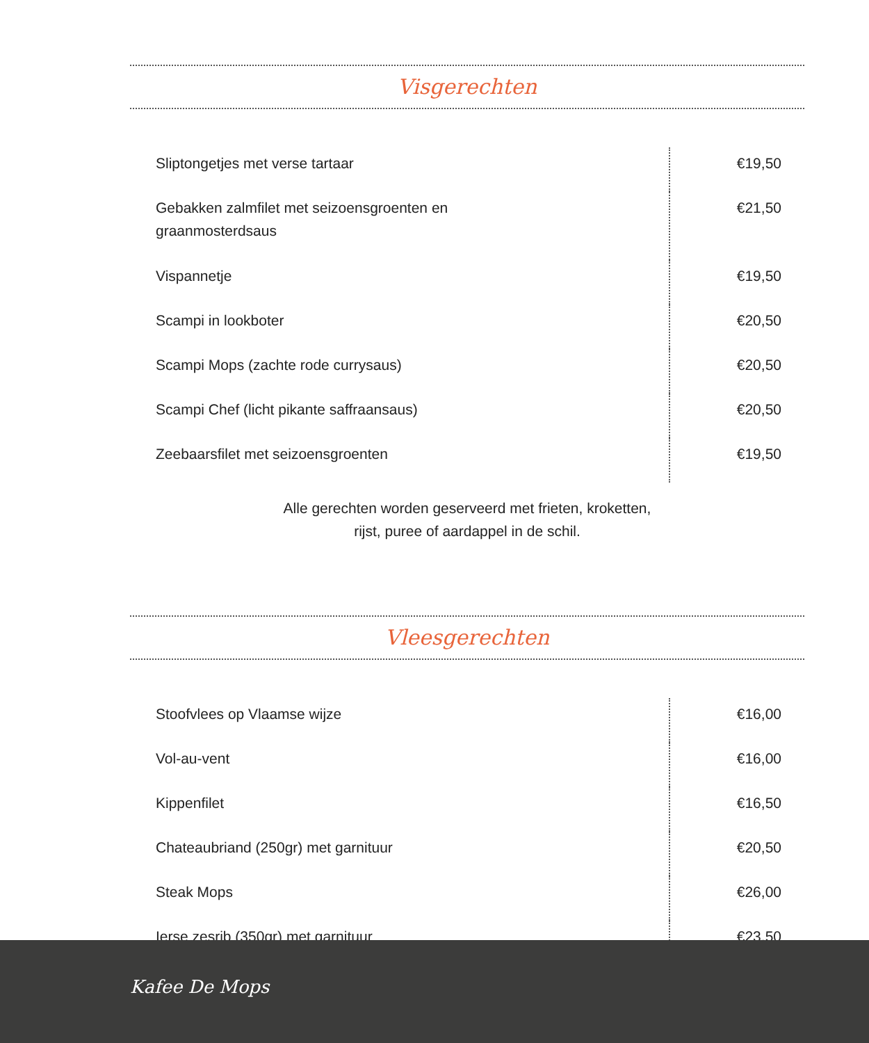Visgerechten
| Sliptongetjes met verse tartaar | €19,50 |
| Gebakken zalmfilet met seizoensgroenten en graanmosterdsaus | €21,50 |
| Vispannetje | €19,50 |
| Scampi in lookboter | €20,50 |
| Scampi Mops (zachte rode currysaus) | €20,50 |
| Scampi Chef (licht pikante saffraansaus) | €20,50 |
| Zeebaarsfilet met seizoensgroenten | €19,50 |
Alle gerechten worden geserveerd met frieten, kroketten,
rijst, puree of aardappel in de schil.
Vleesgerechten
| Stoofvlees op Vlaamse wijze | €16,00 |
| Vol-au-vent | €16,00 |
| Kippenfilet | €16,50 |
| Chateaubriand (250gr) met garnituur | €20,50 |
| Steak Mops | €26,00 |
| Ierse zesrib (350gr) met garnituur | €23,50 |
Kafee De Mops